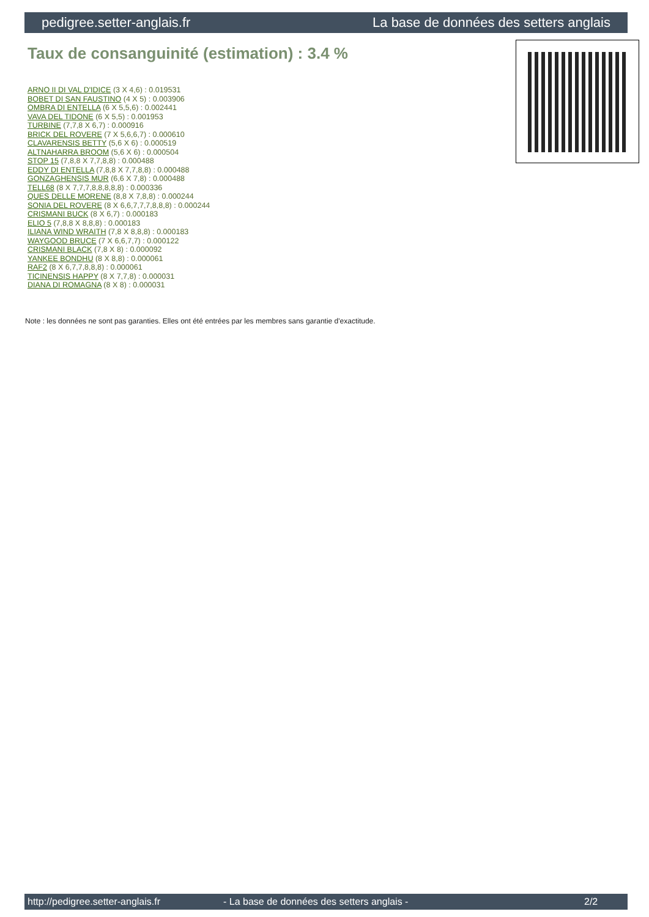pedigree.setter-anglais.fr La base de données des setters anglais
Taux de consanguinité (estimation) : 3.4 %
ARNO II DI VAL D'IDICE (3 X 4,6) : 0.019531
BOBET DI SAN FAUSTINO (4 X 5) : 0.003906
OMBRA DI ENTELLA (6 X 5,5,6) : 0.002441
VAVA DEL TIDONE (6 X 5,5) : 0.001953
TURBINE (7,7,8 X 6,7) : 0.000916
BRICK DEL ROVERE (7 X 5,6,6,7) : 0.000610
CLAVARENSIS BETTY (5,6 X 6) : 0.000519
ALTNAHARRA BROOM (5,6 X 6) : 0.000504
STOP 15 (7,8,8 X 7,7,8,8) : 0.000488
EDDY DI ENTELLA (7,8,8 X 7,7,8,8) : 0.000488
GONZAGHENSIS MUR (6,6 X 7,8) : 0.000488
TELL68 (8 X 7,7,7,8,8,8,8,8) : 0.000336
QUES DELLE MORENE (8,8 X 7,8,8) : 0.000244
SONIA DEL ROVERE (8 X 6,6,7,7,7,8,8,8) : 0.000244
CRISMANI BUCK (8 X 6,7) : 0.000183
ELIO 5 (7,8,8 X 8,8,8) : 0.000183
ILIANA WIND WRAITH (7,8 X 8,8,8) : 0.000183
WAYGOOD BRUCE (7 X 6,6,7,7) : 0.000122
CRISMANI BLACK (7,8 X 8) : 0.000092
YANKEE BONDHU (8 X 8,8) : 0.000061
RAF2 (8 X 6,7,7,8,8,8) : 0.000061
TICINENSIS HAPPY (8 X 7,7,8) : 0.000031
DIANA DI ROMAGNA (8 X 8) : 0.000031
Note : les données ne sont pas garanties. Elles ont été entrées par les membres sans garantie d'exactitude.
http://pedigree.setter-anglais.fr - La base de données des setters anglais - 2/2